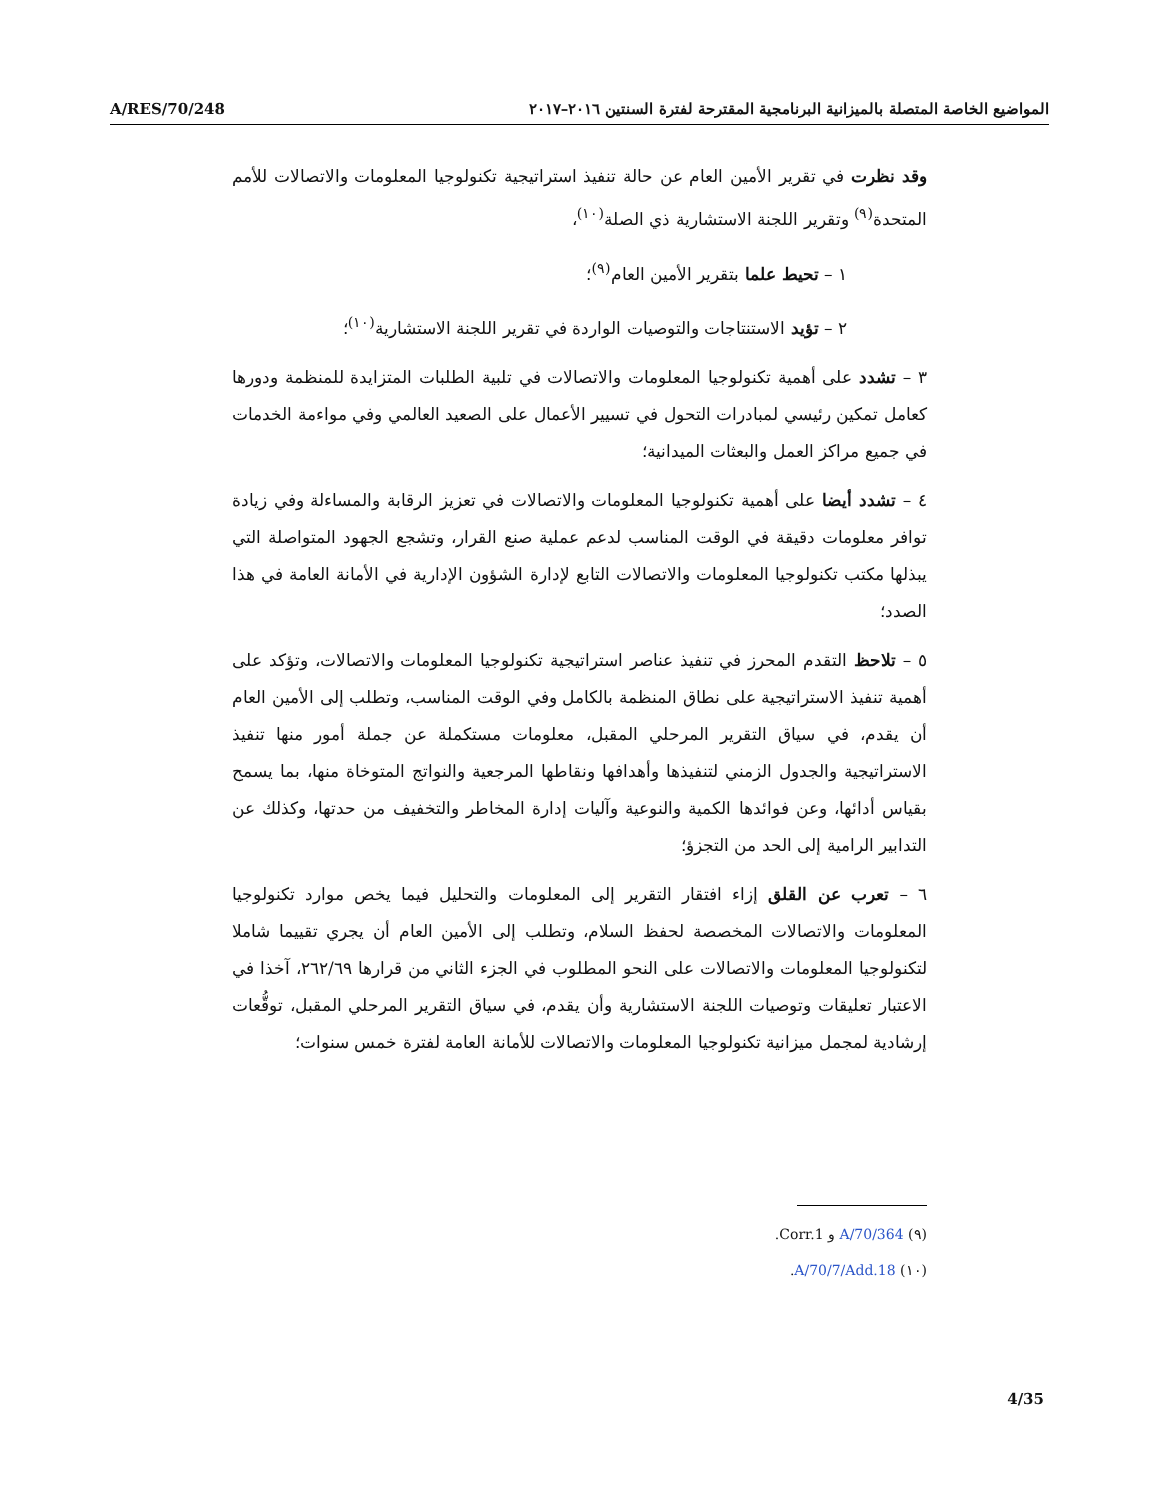A/RES/70/248 المواضيع الخاصة المتصلة بالميزانية البرنامجية المقترحة لفترة السنتين ٢٠١٦–٢٠١٧
وقد نظرت في تقرير الأمين العام عن حالة تنفيذ استراتيجية تكنولوجيا المعلومات والاتصالات للأمم المتحدة<sup>(٩)</sup> وتقرير اللجنة الاستشارية ذي الصلة<sup>(١٠)</sup>،
١ – تحيط علما بتقرير الأمين العام<sup>(٩)</sup>؛
٢ – تؤيد الاستنتاجات والتوصيات الواردة في تقرير اللجنة الاستشارية<sup>(١٠)</sup>؛
٣ – تشدد على أهمية تكنولوجيا المعلومات والاتصالات في تلبية الطلبات المتزايدة للمنظمة ودورها كعامل تمكين رئيسي لمبادرات التحول في تسيير الأعمال على الصعيد العالمي وفي مواءمة الخدمات في جميع مراكز العمل والبعثات الميدانية؛
٤ – تشدد أيضا على أهمية تكنولوجيا المعلومات والاتصالات في تعزيز الرقابة والمساءلة وفي زيادة توافر معلومات دقيقة في الوقت المناسب لدعم عملية صنع القرار، وتشجع الجهود المتواصلة التي يبذلها مكتب تكنولوجيا المعلومات والاتصالات التابع لإدارة الشؤون الإدارية في الأمانة العامة في هذا الصدد؛
٥ – تلاحظ التقدم المحرز في تنفيذ عناصر استراتيجية تكنولوجيا المعلومات والاتصالات، وتؤكد على أهمية تنفيذ الاستراتيجية على نطاق المنظمة بالكامل وفي الوقت المناسب، وتطلب إلى الأمين العام أن يقدم، في سياق التقرير المرحلي المقبل، معلومات مستكملة عن جملة أمور منها تنفيذ الاستراتيجية والجدول الزمني لتنفيذها وأهدافها ونقاطها المرجعية والنواتج المتوخاة منها، بما يسمح بقياس أدائها، وعن فوائدها الكمية والنوعية وآليات إدارة المخاطر والتخفيف من حدتها، وكذلك عن التدابير الرامية إلى الحد من التجزؤ؛
٦ – تعرب عن القلق إزاء افتقار التقرير إلى المعلومات والتحليل فيما يخص موارد تكنولوجيا المعلومات والاتصالات المخصصة لحفظ السلام، وتطلب إلى الأمين العام أن يجري تقييما شاملا لتكنولوجيا المعلومات والاتصالات على النحو المطلوب في الجزء الثاني من قرارها ٢٦٢/٦٩، آخذا في الاعتبار تعليقات وتوصيات اللجنة الاستشارية وأن يقدم، في سياق التقرير المرحلي المقبل، توقُّعات إرشادية لمجمل ميزانية تكنولوجيا المعلومات والاتصالات للأمانة العامة لفترة خمس سنوات؛
(٩) A/70/364 و Corr.1.
(١٠) A/70/7/Add.18.
4/35